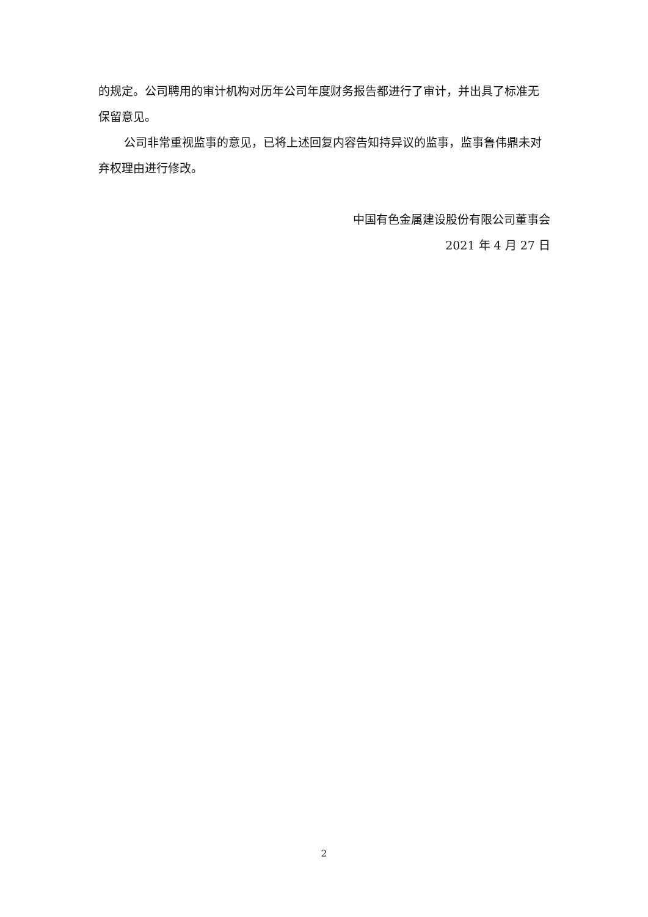的规定。公司聘用的审计机构对历年公司年度财务报告都进行了审计，并出具了标准无保留意见。
公司非常重视监事的意见，已将上述回复内容告知持异议的监事，监事鲁伟鼎未对弃权理由进行修改。
中国有色金属建设股份有限公司董事会
2021 年 4 月 27 日
2